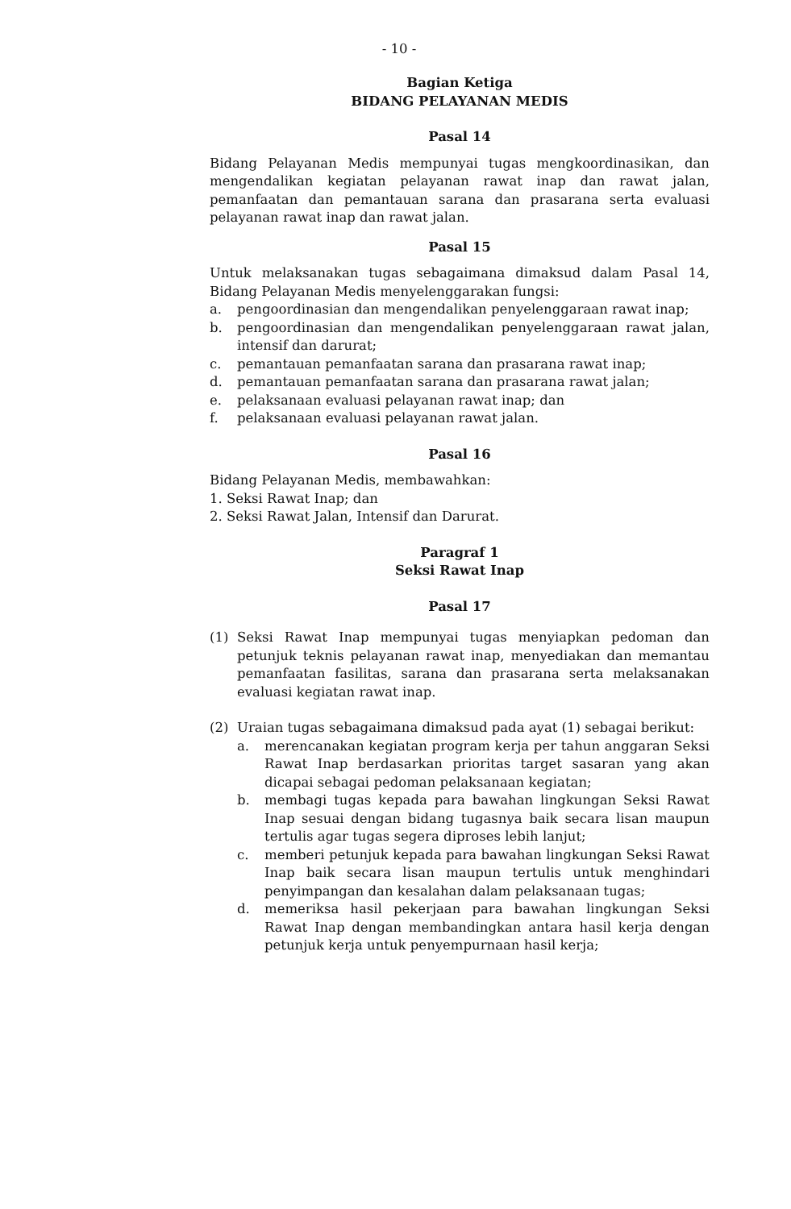- 10 -
Bagian Ketiga
BIDANG PELAYANAN MEDIS
Pasal 14
Bidang Pelayanan Medis mempunyai tugas mengkoordinasikan, dan mengendalikan kegiatan pelayanan rawat inap dan rawat jalan, pemanfaatan dan pemantauan sarana dan prasarana serta evaluasi pelayanan rawat inap dan rawat jalan.
Pasal 15
Untuk melaksanakan tugas sebagaimana dimaksud dalam Pasal 14, Bidang Pelayanan Medis menyelenggarakan fungsi:
a. pengoordinasian dan mengendalikan penyelenggaraan rawat inap;
b. pengoordinasian dan mengendalikan penyelenggaraan rawat jalan, intensif dan darurat;
c. pemantauan pemanfaatan sarana dan prasarana rawat inap;
d. pemantauan pemanfaatan sarana dan prasarana rawat jalan;
e. pelaksanaan evaluasi pelayanan rawat inap; dan
f. pelaksanaan evaluasi pelayanan rawat jalan.
Pasal 16
Bidang Pelayanan Medis, membawahkan:
1. Seksi Rawat Inap; dan
2. Seksi Rawat Jalan, Intensif dan Darurat.
Paragraf 1
Seksi Rawat Inap
Pasal 17
(1) Seksi Rawat Inap mempunyai tugas menyiapkan pedoman dan petunjuk teknis pelayanan rawat inap, menyediakan dan memantau pemanfaatan fasilitas, sarana dan prasarana serta melaksanakan evaluasi kegiatan rawat inap.
(2) Uraian tugas sebagaimana dimaksud pada ayat (1) sebagai berikut:
a. merencanakan kegiatan program kerja per tahun anggaran Seksi Rawat Inap berdasarkan prioritas target sasaran yang akan dicapai sebagai pedoman pelaksanaan kegiatan;
b. membagi tugas kepada para bawahan lingkungan Seksi Rawat Inap sesuai dengan bidang tugasnya baik secara lisan maupun tertulis agar tugas segera diproses lebih lanjut;
c. memberi petunjuk kepada para bawahan lingkungan Seksi Rawat Inap baik secara lisan maupun tertulis untuk menghindari penyimpangan dan kesalahan dalam pelaksanaan tugas;
d. memeriksa hasil pekerjaan para bawahan lingkungan Seksi Rawat Inap dengan membandingkan antara hasil kerja dengan petunjuk kerja untuk penyempurnaan hasil kerja;